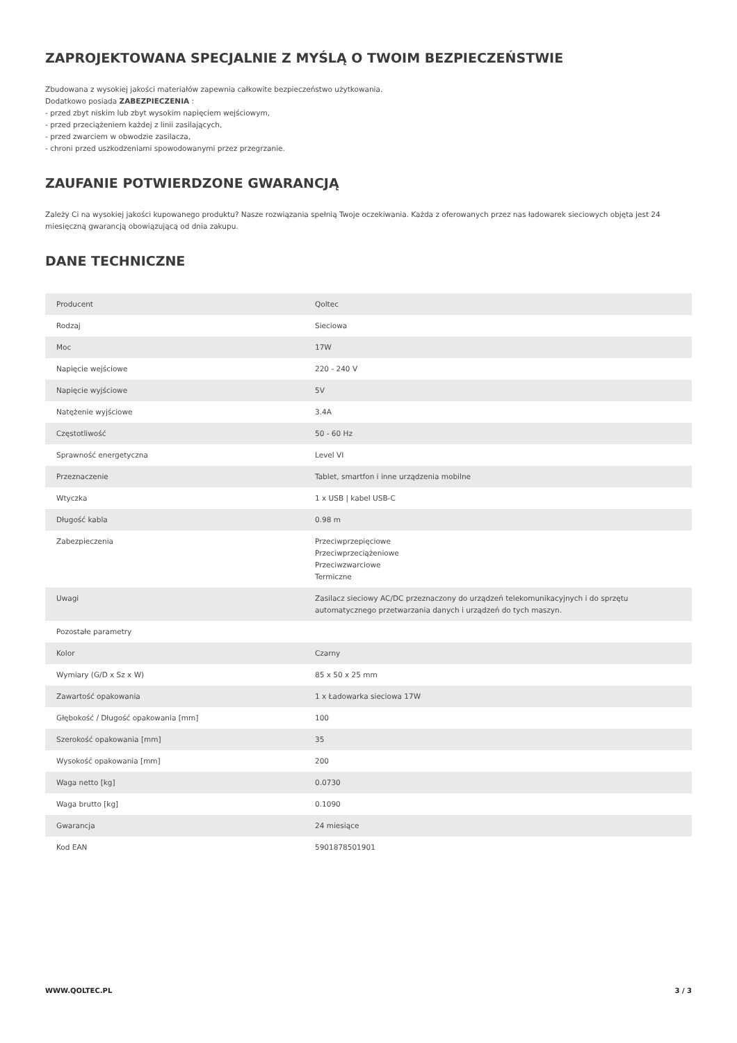ZAPROJEKTOWANA SPECJALNIE Z MYŚLĄ O TWOIM BEZPIECZEŃSTWIE
Zbudowana z wysokiej jakości materiałów zapewnia całkowite bezpieczeństwo użytkowania.
Dodatkowo posiada ZABEZPIECZENIA :
- przed zbyt niskim lub zbyt wysokim napięciem wejściowym,
- przed przeciążeniem każdej z linii zasilających,
- przed zwarciem w obwodzie zasilacza,
- chroni przed uszkodzeniami spowodowanymi przez przegrzanie.
ZAUFANIE POTWIERDZONE GWARANCJĄ
Zależy Ci na wysokiej jakości kupowanego produktu? Nasze rozwiązania spełnią Twoje oczekiwania. Każda z oferowanych przez nas ładowarek sieciowych objęta jest 24 miesięczną gwarancją obowiązującą od dnia zakupu.
DANE TECHNICZNE
| Producent | Qoltec |
| Rodzaj | Sieciowa |
| Moc | 17W |
| Napięcie wejściowe | 220 - 240 V |
| Napięcie wyjściowe | 5V |
| Natężenie wyjściowe | 3.4A |
| Częstotliwość | 50 - 60 Hz |
| Sprawność energetyczna | Level VI |
| Przeznaczenie | Tablet, smartfon i inne urządzenia mobilne |
| Wtyczka | 1 x USB / kabel USB-C |
| Długość kabla | 0.98 m |
| Zabezpieczenia | Przeciwprzepięciowe Przeciwprzeciążeniowe Przeciwzwarciowe Termiczne |
| Uwagi | Zasilacz sieciowy AC/DC przeznaczony do urządzeń telekomunikacyjnych i do sprzętu automatycznego przetwarzania danych i urządzeń do tych maszyn. |
| Pozostałe parametry | |
| Kolor | Czarny |
| Wymiary (G/D x Sz x W) | 85 x 50 x 25 mm |
| Zawartość opakowania | 1 x Ładowarka sieciowa 17W |
| Głębokość / Długość opakowania [mm] | 100 |
| Szerokość opakowania [mm] | 35 |
| Wysokość opakowania [mm] | 200 |
| Waga netto [kg] | 0.0730 |
| Waga brutto [kg] | 0.1090 |
| Gwarancja | 24 miesiące |
| Kod EAN | 5901878501901 |
WWW.QOLTEC.PL 3 / 3